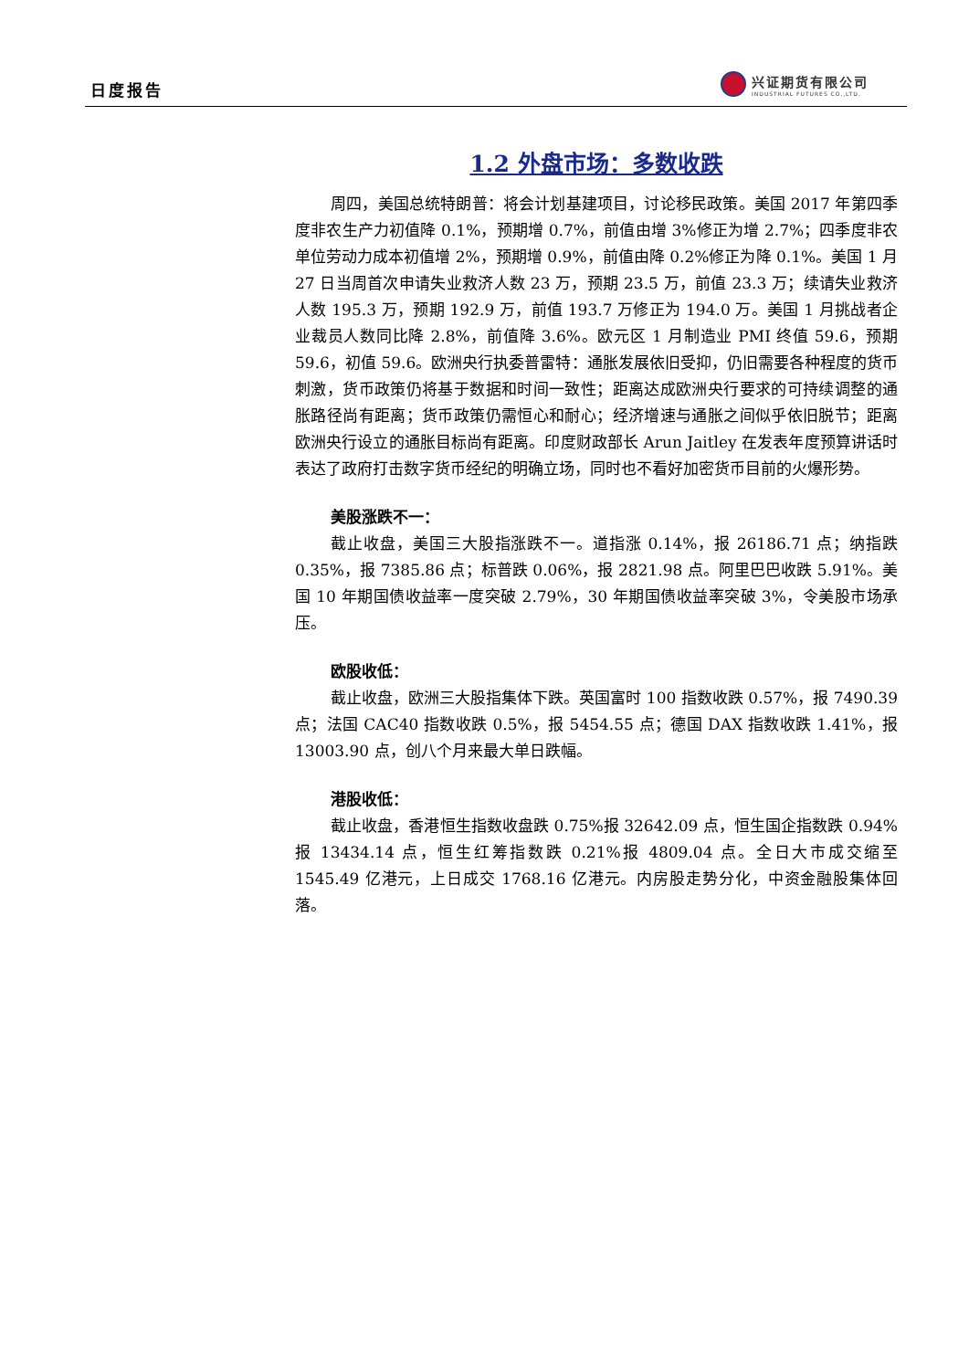日度报告
兴证期货有限公司
INDUSTRIAL FUTURES CO.,LTD.
1.2 外盘市场：多数收跌
周四，美国总统特朗普：将会计划基建项目，讨论移民政策。美国 2017 年第四季度非农生产力初值降 0.1%，预期增 0.7%，前值由增 3%修正为增 2.7%；四季度非农单位劳动力成本初值增 2%，预期增 0.9%，前值由降 0.2%修正为降 0.1%。美国 1 月 27 日当周首次申请失业救济人数 23 万，预期 23.5 万，前值 23.3 万；续请失业救济人数 195.3 万，预期 192.9 万，前值 193.7 万修正为 194.0 万。美国 1 月挑战者企业裁员人数同比降 2.8%，前值降 3.6%。欧元区 1 月制造业 PMI 终值 59.6，预期 59.6，初值 59.6。欧洲央行执委普雷特：通胀发展依旧受抑，仍旧需要各种程度的货币刺激，货币政策仍将基于数据和时间一致性；距离达成欧洲央行要求的可持续调整的通胀路径尚有距离；货币政策仍需恒心和耐心；经济增速与通胀之间似乎依旧脱节；距离欧洲央行设立的通胀目标尚有距离。印度财政部长 Arun Jaitley 在发表年度预算讲话时表达了政府打击数字货币经纪的明确立场，同时也不看好加密货币目前的火爆形势。
美股涨跌不一：
截止收盘，美国三大股指涨跌不一。道指涨 0.14%，报 26186.71 点；纳指跌 0.35%，报 7385.86 点；标普跌 0.06%，报 2821.98 点。阿里巴巴收跌 5.91%。美国 10 年期国债收益率一度突破 2.79%，30 年期国债收益率突破 3%，令美股市场承压。
欧股收低：
截止收盘，欧洲三大股指集体下跌。英国富时 100 指数收跌 0.57%，报 7490.39 点；法国 CAC40 指数收跌 0.5%，报 5454.55 点；德国 DAX 指数收跌 1.41%，报 13003.90 点，创八个月来最大单日跌幅。
港股收低：
截止收盘，香港恒生指数收盘跌 0.75%报 32642.09 点，恒生国企指数跌 0.94%报 13434.14 点，恒生红筹指数跌 0.21%报 4809.04 点。全日大市成交缩至 1545.49 亿港元，上日成交 1768.16 亿港元。内房股走势分化，中资金融股集体回落。